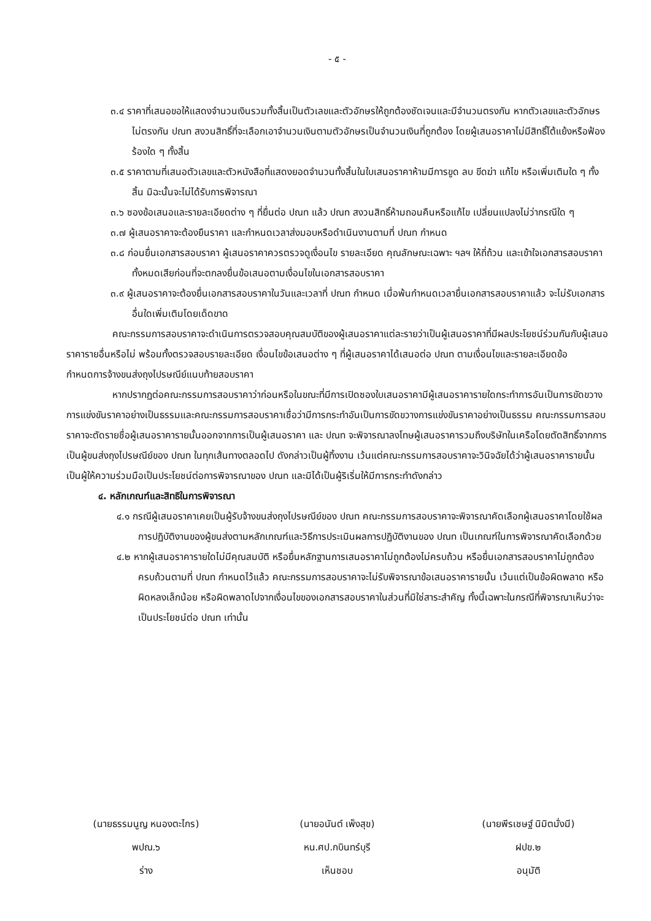- ๕ -
๓.๔ ราคาที่เสนอขอให้แสดงจำนวนเงินรวมทั้งสิ้นเป็นตัวเลขและตัวอักษรให้ถูกต้องชัดเจนและมีจำนวนตรงกัน หากตัวเลขและตัวอักษรไม่ตรงกัน ปณท สงวนสิทธิ์ที่จะเลือกเอาจำนวนเงินตามตัวอักษรเป็นจำนวนเงินที่ถูกต้อง โดยผู้เสนอราคาไม่มีสิทธิ์โต้แย้งหรือฟ้องร้องใด ๆ ทั้งสิ้น
๓.๕ ราคาตามที่เสนอตัวเลขและตัวหนังสือที่แสดงยอดจำนวนทั้งสิ้นในใบเสนอราคาห้ามมีการขูด ลบ ขีดฆ่า แก้ไข หรือเพิ่มเติมใด ๆ ทั้งสิ้น มิฉะนั้นจะไม่ได้รับการพิจารณา
๓.๖ ซองข้อเสนอและรายละเอียดต่าง ๆ ที่ยื่นต่อ ปณท แล้ว ปณท สงวนสิทธิ์ห้ามถอนคืนหรือแก้ไข เปลี่ยนแปลงไม่ว่ากรณีใด ๆ
๓.๗ ผู้เสนอราคาจะต้องยืนราคา และกำหนดเวลาส่งมอบหรือดำเนินงานตามที่ ปณท กำหนด
๓.๘ ก่อนยื่นเอกสารสอบราคา ผู้เสนอราคาควรตรวจดูเงื่อนไข รายละเอียด คุณลักษณะเฉพาะ ฯลฯ ให้ถี่ถ้วน และเข้าใจเอกสารสอบราคา ทั้งหมดเสียก่อนที่จะตกลงยื่นข้อเสนอตามเงื่อนไขในเอกสารสอบราคา
๓.๙ ผู้เสนอราคาจะต้องยื่นเอกสารสอบราคาในวันและเวลาที่ ปณท กำหนด เมื่อพ้นกำหนดเวลายื่นเอกสารสอบราคาแล้ว จะไม่รับเอกสารอื่นใดเพิ่มเติมโดยเด็ดขาด
คณะกรรมการสอบราคาจะดำเนินการตรวจสอบคุณสมบัติของผู้เสนอราคาแต่ละรายว่าเป็นผู้เสนอราคาที่มีผลประโยชน์ร่วมกันกับผู้เสนอราคารายอื่นหรือไม่ พร้อมทั้งตรวจสอบรายละเอียด เงื่อนไขข้อเสนอต่าง ๆ ที่ผู้เสนอราคาได้เสนอต่อ ปณท ตามเงื่อนไขและรายละเอียดข้อกำหนดการจ้างขนส่งถุงไปรษณีย์แนบท้ายสอบราคา
หากปรากฏต่อคณะกรรมการสอบราคาว่าก่อนหรือในขณะที่มีการเปิดซองใบเสนอราคามีผู้เสนอราคารายใดกระทำการอันเป็นการขัดขวางการแข่งขันราคาอย่างเป็นธรรมและคณะกรรมการสอบราคาเชื่อว่ามีการกระทำอันเป็นการขัดขวางการแข่งขันราคาอย่างเป็นธรรม คณะกรรมการสอบราคาจะตัดรายชื่อผู้เสนอราคารายนั้นออกจากการเป็นผู้เสนอราคา และ ปณท จะพิจารณาลงโทษผู้เสนอราคารวมถึงบริษัทในเครือโดยตัดสิทธิ์จากการเป็นผู้ขนส่งถุงไปรษณีย์ของ ปณท ในทุกเส้นทางตลอดไป ดังกล่าวเป็นผู้ทิ้งงาน เว้นแต่คณะกรรมการสอบราคาจะวินิจฉัยได้ว่าผู้เสนอราคารายนั้นเป็นผู้ให้ความร่วมมือเป็นประโยชน์ต่อการพิจารณาของ ปณท และมิได้เป็นผู้ริเริ่มให้มีการกระทำดังกล่าว
๔. หลักเกณฑ์และสิทธิในการพิจารณา
๔.๑ กรณีผู้เสนอราคาเคยเป็นผู้รับจ้างขนส่งถุงไปรษณีย์ของ ปณท คณะกรรมการสอบราคาจะพิจารณาคัดเลือกผู้เสนอราคาโดยใช้ผลการปฏิบัติงานของผู้ขนส่งตามหลักเกณฑ์และวิธีการประเมินผลการปฏิบัติงานของ ปณท เป็นเกณฑ์ในการพิจารณาคัดเลือกด้วย
๔.๒ หากผู้เสนอราคารายใดไม่มีคุณสมบัติ หรือยื่นหลักฐานการเสนอราคาไม่ถูกต้องไม่ครบถ้วน หรือยื่นเอกสารสอบราคาไม่ถูกต้องครบถ้วนตามที่ ปณท กำหนดไว้แล้ว คณะกรรมการสอบราคาจะไม่รับพิจารณาข้อเสนอราคารายนั้น เว้นแต่เป็นข้อผิดพลาด หรือผิดหลงเล็กน้อย หรือผิดพลาดไปจากเงื่อนไขของเอกสารสอบราคาในส่วนที่มิใช่สาระสำคัญ ทั้งนี้เฉพาะในกรณีที่พิจารณาเห็นว่าจะเป็นประโยชน์ต่อ ปณท เท่านั้น
(นายธรรมนูญ หนองตะไกร)
พปณ.๖
ร่าง
(นายอนันต์ เพ็งสุข)
หน.ศป.กบินทร์บุรี
เห็นชอบ
(นายพีรเชษฐ์ นิมิตมั่งมี)
ฝปข.๒
อนุมัติ